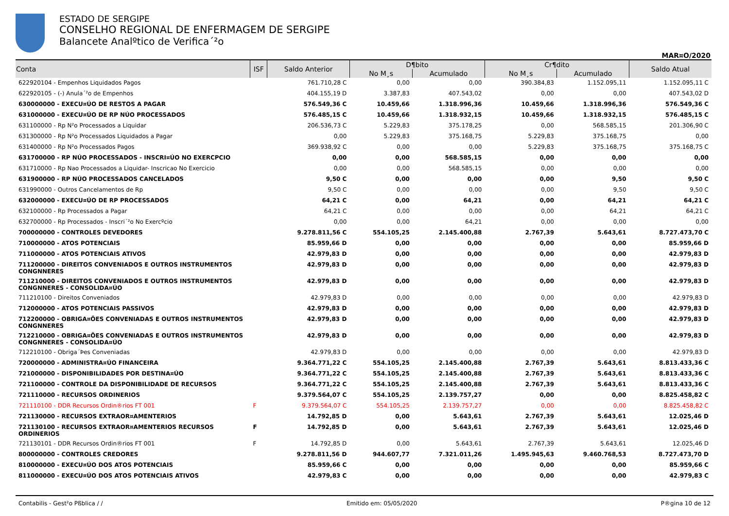ESTADO DE SERGIPE
CONSELHO REGIONAL DE ENFERMAGEM DE SERGIPE
Balancete Analºtico de Verifica´²o
MAR¤O/2020
| Conta | ISF | Saldo Anterior | D¶bito | | Cr¶dito | | Saldo Atual |
| --- | --- | --- | --- | --- | --- | --- | --- |
| | | | No M¸s | Acumulado | No M¸s | Acumulado | |
| 622920104 - Empenhos Liquidados Pagos | | 761.710,28 C | 0,00 | 0,00 | 390.384,83 | 1.152.095,11 | 1.152.095,11 C |
| 622920105 - (-) Anula´²o de Empenhos | | 404.155,19 D | 3.387,83 | 407.543,02 | 0,00 | 0,00 | 407.543,02 D |
| 630000000 - EXECU¤ÚO DE RESTOS A PAGAR | | 576.549,36 C | 10.459,66 | 1.318.996,36 | 10.459,66 | 1.318.996,36 | 576.549,36 C |
| 631000000 - EXECU¤ÚO DE RP NÚO PROCESSADOS | | 576.485,15 C | 10.459,66 | 1.318.932,15 | 10.459,66 | 1.318.932,15 | 576.485,15 C |
| 631100000 - Rp N²o Processados a Liquidar | | 206.536,73 C | 5.229,83 | 375.178,25 | 0,00 | 568.585,15 | 201.306,90 C |
| 631300000 - Rp N²o Processados Liquidados a Pagar | | 0,00 | 5.229,83 | 375.168,75 | 5.229,83 | 375.168,75 | 0,00 |
| 631400000 - Rp N²o Processados Pagos | | 369.938,92 C | 0,00 | 0,00 | 5.229,83 | 375.168,75 | 375.168,75 C |
| 631700000 - RP NÚO PROCESSADOS - INSCRI¤ÚO NO EXERCPCIO | | 0,00 | 0,00 | 568.585,15 | 0,00 | 0,00 | 0,00 |
| 631710000 - Rp Nao Processados a Liquidar- Inscricao No Exercicio | | 0,00 | 0,00 | 568.585,15 | 0,00 | 0,00 | 0,00 |
| 631900000 - RP NÚO PROCESSADOS CANCELADOS | | 9,50 C | 0,00 | 0,00 | 0,00 | 9,50 | 9,50 C |
| 631990000 - Outros Cancelamentos de Rp | | 9,50 C | 0,00 | 0,00 | 0,00 | 9,50 | 9,50 C |
| 632000000 - EXECU¤ÚO DE RP PROCESSADOS | | 64,21 C | 0,00 | 64,21 | 0,00 | 64,21 | 64,21 C |
| 632100000 - Rp Processados a Pagar | | 64,21 C | 0,00 | 0,00 | 0,00 | 64,21 | 64,21 C |
| 632700000 - Rp Processados - Inscri´²o No Exercºcio | | 0,00 | 0,00 | 64,21 | 0,00 | 0,00 | 0,00 |
| 700000000 - CONTROLES DEVEDORES | | 9.278.811,56 C | 554.105,25 | 2.145.400,88 | 2.767,39 | 5.643,61 | 8.727.473,70 C |
| 710000000 - ATOS POTENCIAIS | | 85.959,66 D | 0,00 | 0,00 | 0,00 | 0,00 | 85.959,66 D |
| 711000000 - ATOS POTENCIAIS ATIVOS | | 42.979,83 D | 0,00 | 0,00 | 0,00 | 0,00 | 42.979,83 D |
| 711200000 - DIREITOS CONVENIADOS E OUTROS INSTRUMENTOS CONGNNERES | | 42.979,83 D | 0,00 | 0,00 | 0,00 | 0,00 | 42.979,83 D |
| 711210000 - DIREITOS CONVENIADOS E OUTROS INSTRUMENTOS CONGNNERES - CONSOLIDA¤ÚO | | 42.979,83 D | 0,00 | 0,00 | 0,00 | 0,00 | 42.979,83 D |
| 711210100 - Direitos Conveniados | | 42.979,83 D | 0,00 | 0,00 | 0,00 | 0,00 | 42.979,83 D |
| 712000000 - ATOS POTENCIAIS PASSIVOS | | 42.979,83 D | 0,00 | 0,00 | 0,00 | 0,00 | 42.979,83 D |
| 712200000 - OBRIGA¤ÕES CONVENIADAS E OUTROS INSTRUMENTOS CONGNNERES | | 42.979,83 D | 0,00 | 0,00 | 0,00 | 0,00 | 42.979,83 D |
| 712210000 - OBRIGA¤ÕES CONVENIADAS E OUTROS INSTRUMENTOS CONGNNERES - CONSOLIDA¤ÚO | | 42.979,83 D | 0,00 | 0,00 | 0,00 | 0,00 | 42.979,83 D |
| 712210100 - Obriga´Þes Conveniadas | | 42.979,83 D | 0,00 | 0,00 | 0,00 | 0,00 | 42.979,83 D |
| 720000000 - ADMINISTRA¤ÚO FINANCEIRA | | 9.364.771,22 C | 554.105,25 | 2.145.400,88 | 2.767,39 | 5.643,61 | 8.813.433,36 C |
| 721000000 - DISPONIBILIDADES POR DESTINA¤ÚO | | 9.364.771,22 C | 554.105,25 | 2.145.400,88 | 2.767,39 | 5.643,61 | 8.813.433,36 C |
| 721100000 - CONTROLE DA DISPONIBILIDADE DE RECURSOS | | 9.364.771,22 C | 554.105,25 | 2.145.400,88 | 2.767,39 | 5.643,61 | 8.813.433,36 C |
| 721110000 - RECURSOS ORDINERIOS | | 9.379.564,07 C | 554.105,25 | 2.139.757,27 | 0,00 | 0,00 | 8.825.458,82 C |
| 721110100 - DDR Recursos Ordin®rios FT 001 | F | 9.379.564,07 C | 554.105,25 | 2.139.757,27 | 0,00 | 0,00 | 8.825.458,82 C |
| 721130000 - RECURSOS EXTRAOR¤AMENTERIOS | | 14.792,85 D | 0,00 | 5.643,61 | 2.767,39 | 5.643,61 | 12.025,46 D |
| 721130100 - RECURSOS EXTRAOR¤AMENTERIOS RECURSOS ORDINERIOS | F | 14.792,85 D | 0,00 | 5.643,61 | 2.767,39 | 5.643,61 | 12.025,46 D |
| 721130101 - DDR Recursos Ordin®rios FT 001 | F | 14.792,85 D | 0,00 | 5.643,61 | 2.767,39 | 5.643,61 | 12.025,46 D |
| 800000000 - CONTROLES CREDORES | | 9.278.811,56 D | 944.607,77 | 7.321.011,26 | 1.495.945,63 | 9.460.768,53 | 8.727.473,70 D |
| 810000000 - EXECU¤ÚO DOS ATOS POTENCIAIS | | 85.959,66 C | 0,00 | 0,00 | 0,00 | 0,00 | 85.959,66 C |
| 811000000 - EXECU¤ÚO DOS ATOS POTENCIAIS ATIVOS | | 42.979,83 C | 0,00 | 0,00 | 0,00 | 0,00 | 42.979,83 C |
Contabilis - Gest²o Pßblica / / Emitido em: 05/05/2020 P®gina 10 de 12